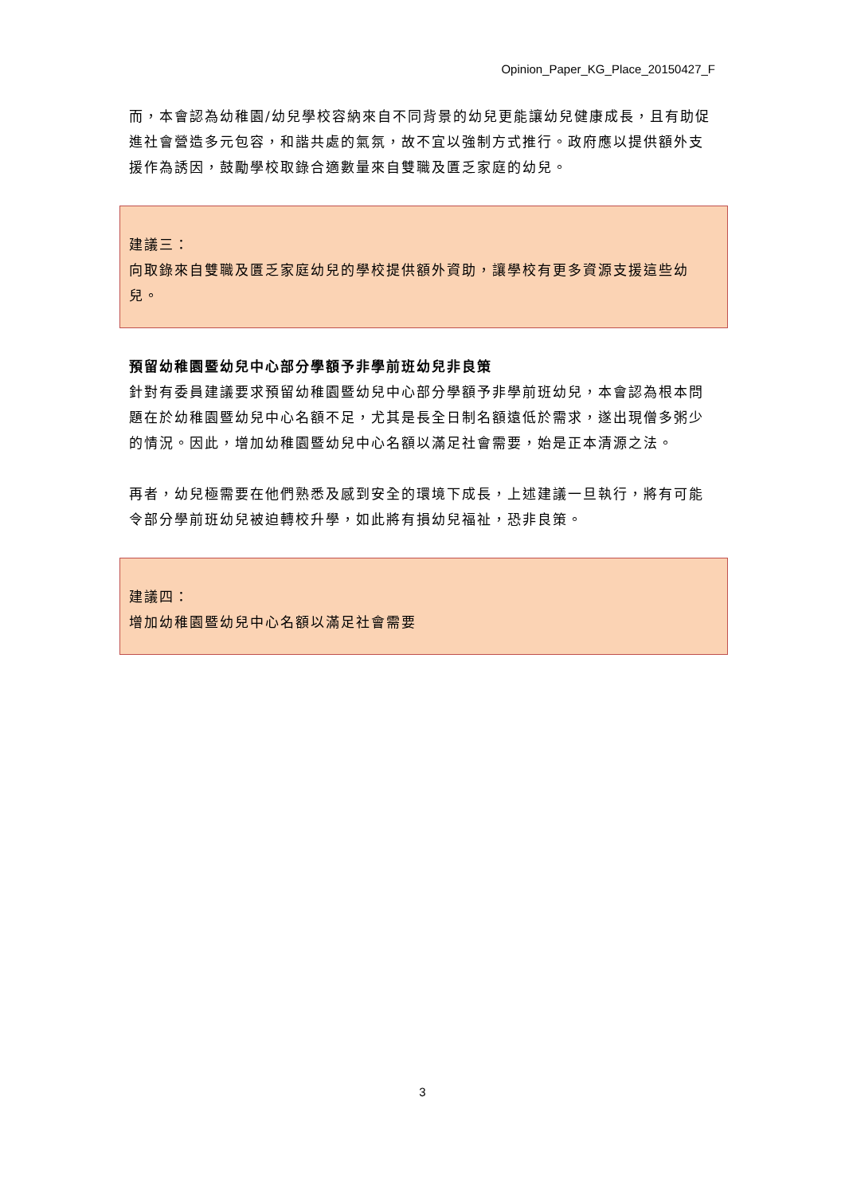Opinion_Paper_KG_Place_20150427_F
而，本會認為幼稚園/幼兒學校容納來自不同背景的幼兒更能讓幼兒健康成長，且有助促進社會營造多元包容，和諧共處的氣氛，故不宜以強制方式推行。政府應以提供額外支援作為誘因，鼓勵學校取錄合適數量來自雙職及匱乏家庭的幼兒。
建議三：
向取錄來自雙職及匱乏家庭幼兒的學校提供額外資助，讓學校有更多資源支援這些幼兒。
預留幼稚園暨幼兒中心部分學額予非學前班幼兒非良策
針對有委員建議要求預留幼稚園暨幼兒中心部分學額予非學前班幼兒，本會認為根本問題在於幼稚園暨幼兒中心名額不足，尤其是長全日制名額遠低於需求，遂出現僧多粥少的情況。因此，增加幼稚園暨幼兒中心名額以滿足社會需要，始是正本清源之法。
再者，幼兒極需要在他們熟悉及感到安全的環境下成長，上述建議一旦執行，將有可能令部分學前班幼兒被迫轉校升學，如此將有損幼兒福祉，恐非良策。
建議四：
增加幼稚園暨幼兒中心名額以滿足社會需要
3